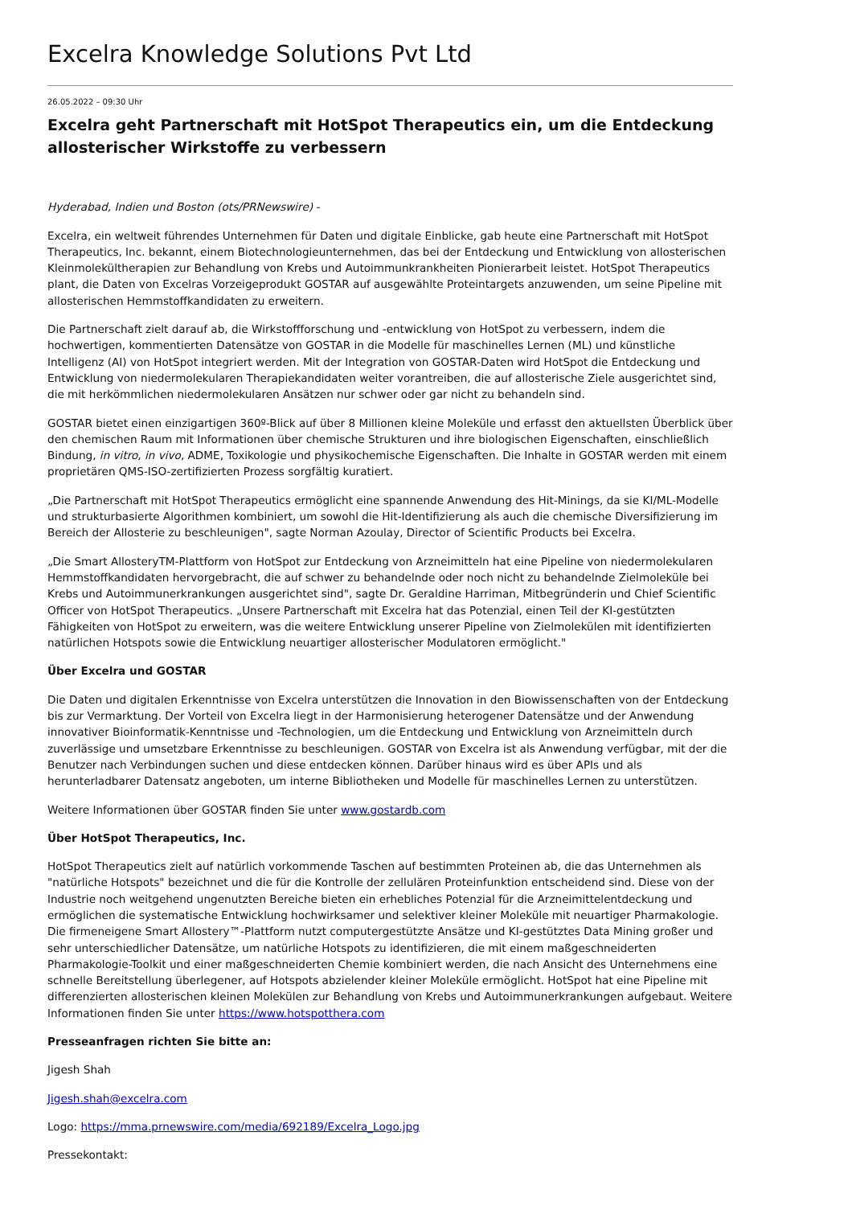Excelra Knowledge Solutions Pvt Ltd
26.05.2022 – 09:30 Uhr
Excelra geht Partnerschaft mit HotSpot Therapeutics ein, um die Entdeckung allosterischer Wirkstoffe zu verbessern
Hyderabad, Indien und Boston (ots/PRNewswire) -
Excelra, ein weltweit führendes Unternehmen für Daten und digitale Einblicke, gab heute eine Partnerschaft mit HotSpot Therapeutics, Inc. bekannt, einem Biotechnologieunternehmen, das bei der Entdeckung und Entwicklung von allosterischen Kleinmolekültherapien zur Behandlung von Krebs und Autoimmunkrankheiten Pionierarbeit leistet. HotSpot Therapeutics plant, die Daten von Excelras Vorzeigeprodukt GOSTAR auf ausgewählte Proteintargets anzuwenden, um seine Pipeline mit allosterischen Hemmstoffkandidaten zu erweitern.
Die Partnerschaft zielt darauf ab, die Wirkstoffforschung und -entwicklung von HotSpot zu verbessern, indem die hochwertigen, kommentierten Datensätze von GOSTAR in die Modelle für maschinelles Lernen (ML) und künstliche Intelligenz (AI) von HotSpot integriert werden. Mit der Integration von GOSTAR-Daten wird HotSpot die Entdeckung und Entwicklung von niedermolekularen Therapiekandidaten weiter vorantreiben, die auf allosterische Ziele ausgerichtet sind, die mit herkömmlichen niedermolekularen Ansätzen nur schwer oder gar nicht zu behandeln sind.
GOSTAR bietet einen einzigartigen 360º-Blick auf über 8 Millionen kleine Moleküle und erfasst den aktuellsten Überblick über den chemischen Raum mit Informationen über chemische Strukturen und ihre biologischen Eigenschaften, einschließlich Bindung, in vitro, in vivo, ADME, Toxikologie und physikochemische Eigenschaften. Die Inhalte in GOSTAR werden mit einem proprietären QMS-ISO-zertifizierten Prozess sorgfältig kuratiert.
„Die Partnerschaft mit HotSpot Therapeutics ermöglicht eine spannende Anwendung des Hit-Minings, da sie KI/ML-Modelle und strukturbasierte Algorithmen kombiniert, um sowohl die Hit-Identifizierung als auch die chemische Diversifizierung im Bereich der Allosterie zu beschleunigen", sagte Norman Azoulay, Director of Scientific Products bei Excelra.
„Die Smart AllosteryTM-Plattform von HotSpot zur Entdeckung von Arzneimitteln hat eine Pipeline von niedermolekularen Hemmstoffkandidaten hervorgebracht, die auf schwer zu behandelnde oder noch nicht zu behandelnde Zielmoleküle bei Krebs und Autoimmunerkrankungen ausgerichtet sind", sagte Dr. Geraldine Harriman, Mitbegründerin und Chief Scientific Officer von HotSpot Therapeutics. „Unsere Partnerschaft mit Excelra hat das Potenzial, einen Teil der KI-gestützten Fähigkeiten von HotSpot zu erweitern, was die weitere Entwicklung unserer Pipeline von Zielmolekülen mit identifizierten natürlichen Hotspots sowie die Entwicklung neuartiger allosterischer Modulatoren ermöglicht."
Über Excelra und GOSTAR
Die Daten und digitalen Erkenntnisse von Excelra unterstützen die Innovation in den Biowissenschaften von der Entdeckung bis zur Vermarktung. Der Vorteil von Excelra liegt in der Harmonisierung heterogener Datensätze und der Anwendung innovativer Bioinformatik-Kenntnisse und -Technologien, um die Entdeckung und Entwicklung von Arzneimitteln durch zuverlässige und umsetzbare Erkenntnisse zu beschleunigen. GOSTAR von Excelra ist als Anwendung verfügbar, mit der die Benutzer nach Verbindungen suchen und diese entdecken können. Darüber hinaus wird es über APIs und als herunterladbarer Datensatz angeboten, um interne Bibliotheken und Modelle für maschinelles Lernen zu unterstützen.
Weitere Informationen über GOSTAR finden Sie unter www.gostardb.com
Über HotSpot Therapeutics, Inc.
HotSpot Therapeutics zielt auf natürlich vorkommende Taschen auf bestimmten Proteinen ab, die das Unternehmen als "natürliche Hotspots" bezeichnet und die für die Kontrolle der zellulären Proteinfunktion entscheidend sind. Diese von der Industrie noch weitgehend ungenutzten Bereiche bieten ein erhebliches Potenzial für die Arzneimittelentdeckung und ermöglichen die systematische Entwicklung hochwirksamer und selektiver kleiner Moleküle mit neuartiger Pharmakologie. Die firmeneigene Smart Allostery™-Plattform nutzt computergestützte Ansätze und KI-gestütztes Data Mining großer und sehr unterschiedlicher Datensätze, um natürliche Hotspots zu identifizieren, die mit einem maßgeschneiderten Pharmakologie-Toolkit und einer maßgeschneiderten Chemie kombiniert werden, die nach Ansicht des Unternehmens eine schnelle Bereitstellung überlegener, auf Hotspots abzielender kleiner Moleküle ermöglicht. HotSpot hat eine Pipeline mit differenzierten allosterischen kleinen Molekülen zur Behandlung von Krebs und Autoimmunerkrankungen aufgebaut. Weitere Informationen finden Sie unter https://www.hotspotthera.com
Presseanfragen richten Sie bitte an:
Jigesh Shah
Jigesh.shah@excelra.com
Logo: https://mma.prnewswire.com/media/692189/Excelra_Logo.jpg
Pressekontakt: